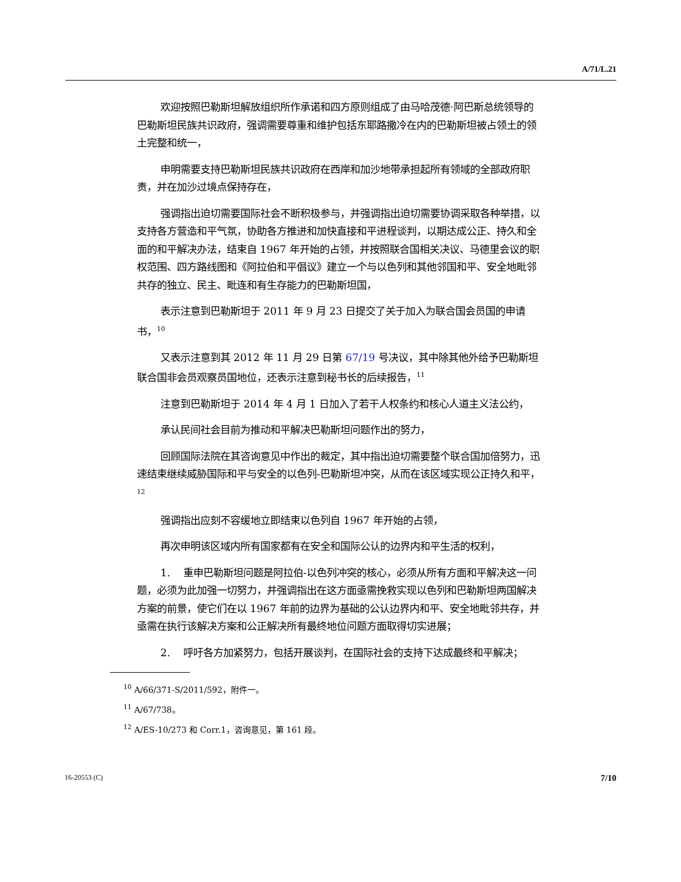A/71/L.21
欢迎按照巴勒斯坦解放组织所作承诺和四方原则组成了由马哈茂德·阿巴斯总统领导的巴勒斯坦民族共识政府，强调需要尊重和维护包括东耶路撒冷在内的巴勒斯坦被占领土的领土完整和统一，
申明需要支持巴勒斯坦民族共识政府在西岸和加沙地带承担起所有领域的全部政府职责，并在加沙过境点保持存在，
强调指出迫切需要国际社会不断积极参与，并强调指出迫切需要协调采取各种举措，以支持各方营造和平气氛，协助各方推进和加快直接和平进程谈判，以期达成公正、持久和全面的和平解决办法，结束自 1967 年开始的占领，并按照联合国相关决议、马德里会议的职权范围、四方路线图和《阿拉伯和平倡议》建立一个与以色列和其他邻国和平、安全地毗邻共存的独立、民主、毗连和有生存能力的巴勒斯坦国，
表示注意到巴勒斯坦于 2011 年 9 月 23 日提交了关于加入为联合国会员国的申请书，<sup>10</sup>
又表示注意到其 2012 年 11 月 29 日第 67/19 号决议，其中除其他外给予巴勒斯坦联合国非会员观察员国地位，还表示注意到秘书长的后续报告，<sup>11</sup>
注意到巴勒斯坦于 2014 年 4 月 1 日加入了若干人权条约和核心人道主义法公约，
承认民间社会目前为推动和平解决巴勒斯坦问题作出的努力，
回顾国际法院在其咨询意见中作出的裁定，其中指出迫切需要整个联合国加倍努力，迅速结束继续威胁国际和平与安全的以色列-巴勒斯坦冲突，从而在该区域实现公正持久和平，<sup>12</sup>
强调指出应刻不容缓地立即结束以色列自 1967 年开始的占领，
再次申明该区域内所有国家都有在安全和国际公认的边界内和平生活的权利，
1. 重申巴勒斯坦问题是阿拉伯-以色列冲突的核心，必须从所有方面和平解决这一问题，必须为此加强一切努力，并强调指出在这方面亟需挽救实现以色列和巴勒斯坦两国解决方案的前景，使它们在以 1967 年前的边界为基础的公认边界内和平、安全地毗邻共存，并亟需在执行该解决方案和公正解决所有最终地位问题方面取得切实进展；
2. 呼吁各方加紧努力，包括开展谈判，在国际社会的支持下达成最终和平解决；
<sup>10</sup> A/66/371-S/2011/592，附件一。
<sup>11</sup> A/67/738。
<sup>12</sup> A/ES-10/273 和 Corr.1，咨询意见，第 161 段。
16-20553 (C) 7/10